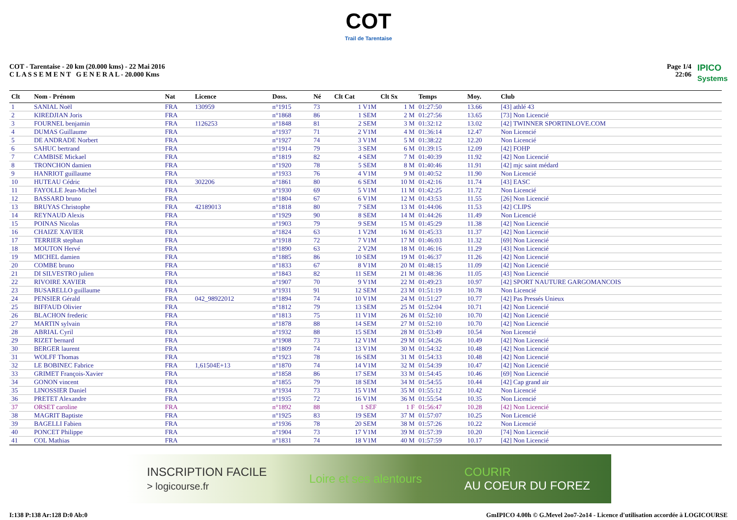COT
Trail de Tarentaise
COT - Tarentaise - 20 km (20.000 kms) - 22 Mai 2016
C L A S S E M E N T G E N E R A L - 20.000 Kms
Page 1/4
22:06
IPICO
Systems
| Clt | Nom - Prénom | Nat | Licence | Doss. | Né | Clt Cat | Clt Sx | Temps | Moy. | Club |
| --- | --- | --- | --- | --- | --- | --- | --- | --- | --- | --- |
| 1 | SANIAL Noël | FRA | 130959 | n°1915 | 73 | 1 V1M | 1 M | 01:27:50 | 13.66 | [43] athlé 43 |
| 2 | KIREDJIAN Joris | FRA | | n°1868 | 86 | 1 SEM | 2 M | 01:27:56 | 13.65 | [73] Non Licencié |
| 3 | FOURNEL benjamin | FRA | 1126253 | n°1848 | 81 | 2 SEM | 3 M | 01:32:12 | 13.02 | [42] TWINNER SPORTINLOVE.COM |
| 4 | DUMAS Guillaume | FRA | | n°1937 | 71 | 2 V1M | 4 M | 01:36:14 | 12.47 | Non Licencié |
| 5 | DE ANDRADE Norbert | FRA | | n°1927 | 74 | 3 V1M | 5 M | 01:38:22 | 12.20 | Non Licencié |
| 6 | SAHUC bertrand | FRA | | n°1914 | 79 | 3 SEM | 6 M | 01:39:15 | 12.09 | [42] FOHP |
| 7 | CAMBISE Mickael | FRA | | n°1819 | 82 | 4 SEM | 7 M | 01:40:39 | 11.92 | [42] Non Licencié |
| 8 | TRONCHON damien | FRA | | n°1920 | 78 | 5 SEM | 8 M | 01:40:46 | 11.91 | [42] mjc saint médard |
| 9 | HANRIOT guillaume | FRA | | n°1933 | 76 | 4 V1M | 9 M | 01:40:52 | 11.90 | Non Licencié |
| 10 | HUTEAU Cédric | FRA | 302206 | n°1861 | 80 | 6 SEM | 10 M | 01:42:16 | 11.74 | [43] EASC |
| 11 | FAYOLLE Jean-Michel | FRA | | n°1930 | 69 | 5 V1M | 11 M | 01:42:25 | 11.72 | Non Licencié |
| 12 | BASSARD bruno | FRA | | n°1804 | 67 | 6 V1M | 12 M | 01:43:53 | 11.55 | [26] Non Licencié |
| 13 | BRUYAS Christophe | FRA | 42189013 | n°1818 | 80 | 7 SEM | 13 M | 01:44:06 | 11.53 | [42] CLIPS |
| 14 | REYNAUD Alexis | FRA | | n°1929 | 90 | 8 SEM | 14 M | 01:44:26 | 11.49 | Non Licencié |
| 15 | POINAS Nicolas | FRA | | n°1903 | 79 | 9 SEM | 15 M | 01:45:29 | 11.38 | [42] Non Licencié |
| 16 | CHAIZE XAVIER | FRA | | n°1824 | 63 | 1 V2M | 16 M | 01:45:33 | 11.37 | [42] Non Licencié |
| 17 | TERRIER stephan | FRA | | n°1918 | 72 | 7 V1M | 17 M | 01:46:03 | 11.32 | [69] Non Licencié |
| 18 | MOUTON Hervé | FRA | | n°1890 | 63 | 2 V2M | 18 M | 01:46:16 | 11.29 | [43] Non Licencié |
| 19 | MICHEL damien | FRA | | n°1885 | 86 | 10 SEM | 19 M | 01:46:37 | 11.26 | [42] Non Licencié |
| 20 | COMBE bruno | FRA | | n°1833 | 67 | 8 V1M | 20 M | 01:48:15 | 11.09 | [42] Non Licencié |
| 21 | DI SILVESTRO julien | FRA | | n°1843 | 82 | 11 SEM | 21 M | 01:48:36 | 11.05 | [43] Non Licencié |
| 22 | RIVOIRE XAVIER | FRA | | n°1907 | 70 | 9 V1M | 22 M | 01:49:23 | 10.97 | [42] SPORT NAUTURE GARGOMANCOIS |
| 23 | BUSARELLO guillaume | FRA | | n°1931 | 91 | 12 SEM | 23 M | 01:51:19 | 10.78 | Non Licencié |
| 24 | PENSIER Gérald | FRA | 042_98922012 | n°1894 | 74 | 10 V1M | 24 M | 01:51:27 | 10.77 | [42] Pas Pressés Unieux |
| 25 | BIFFAUD Olivier | FRA | | n°1812 | 79 | 13 SEM | 25 M | 01:52:04 | 10.71 | [42] Non Licencié |
| 26 | BLACHON frederic | FRA | | n°1813 | 75 | 11 V1M | 26 M | 01:52:10 | 10.70 | [42] Non Licencié |
| 27 | MARTIN sylvain | FRA | | n°1878 | 88 | 14 SEM | 27 M | 01:52:10 | 10.70 | [42] Non Licencié |
| 28 | ABRIAL Cyril | FRA | | n°1932 | 88 | 15 SEM | 28 M | 01:53:49 | 10.54 | Non Licencié |
| 29 | RIZET bernard | FRA | | n°1908 | 73 | 12 V1M | 29 M | 01:54:26 | 10.49 | [42] Non Licencié |
| 30 | BERGER laurent | FRA | | n°1809 | 74 | 13 V1M | 30 M | 01:54:32 | 10.48 | [42] Non Licencié |
| 31 | WOLFF Thomas | FRA | | n°1923 | 78 | 16 SEM | 31 M | 01:54:33 | 10.48 | [42] Non Licencié |
| 32 | LE BOBINEC Fabrice | FRA | 1,61504E+13 | n°1870 | 74 | 14 V1M | 32 M | 01:54:39 | 10.47 | [42] Non Licencié |
| 33 | GRIMET François-Xavier | FRA | | n°1858 | 86 | 17 SEM | 33 M | 01:54:45 | 10.46 | [69] Non Licencié |
| 34 | GONON vincent | FRA | | n°1855 | 79 | 18 SEM | 34 M | 01:54:55 | 10.44 | [42] Cap grand air |
| 35 | LINOSSIER Daniel | FRA | | n°1934 | 73 | 15 V1M | 35 M | 01:55:12 | 10.42 | Non Licencié |
| 36 | PRETET Alexandre | FRA | | n°1935 | 72 | 16 V1M | 36 M | 01:55:54 | 10.35 | Non Licencié |
| 37 | ORSET caroline | FRA | | n°1892 | 88 | 1 SEF | 1 F | 01:56:47 | 10.28 | [42] Non Licencié |
| 38 | MAGRIT Baptiste | FRA | | n°1925 | 83 | 19 SEM | 37 M | 01:57:07 | 10.25 | Non Licencié |
| 39 | BAGELLI Fabien | FRA | | n°1936 | 78 | 20 SEM | 38 M | 01:57:26 | 10.22 | Non Licencié |
| 40 | PONCET Philippe | FRA | | n°1904 | 73 | 17 V1M | 39 M | 01:57:39 | 10.20 | [74] Non Licencié |
| 41 | COL Mathias | FRA | | n°1831 | 74 | 18 V1M | 40 M | 01:57:59 | 10.17 | [42] Non Licencié |
INSCRIPTION FACILE
> logicourse.fr Loire et ses alentours COURIR
AU COEUR DU FOREZ
I:138 P:138 Ar:128 D:0 Ab:0 GmIPICO 4.00h © G.Mevel 2oo7-2o14 - Licence d'utilisation accordée à LOGICOURSE